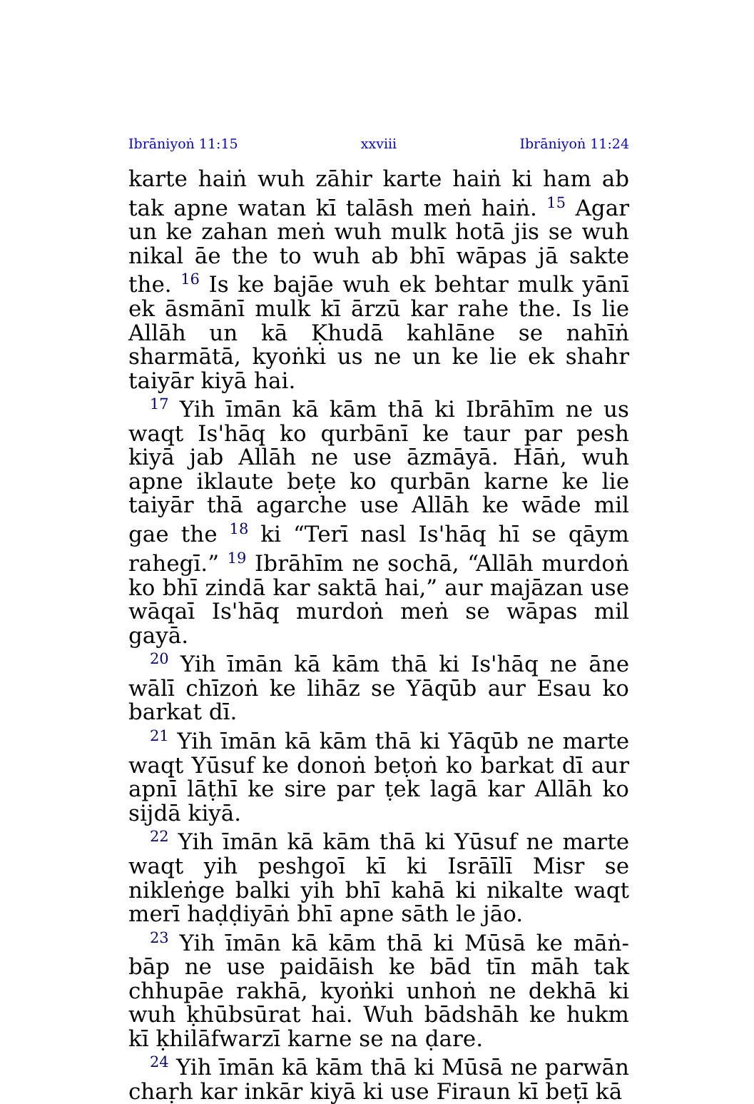Ibrāniyoṅ 11:15 xxviii Ibrāniyoṅ 11:24
karte haiṅ wuh zāhir karte haiṅ ki ham ab tak apne watan kī talāsh meṅ haiṅ. <sup>15</sup> Agar un ke zahan meṅ wuh mulk hotā jis se wuh nikal āe the to wuh ab bhī wāpas jā sakte the. <sup>16</sup> Is ke bajāe wuh ek behtar mulk yānī ek āsmānī mulk kī ārzū kar rahe the. Is lie Allāh un kā Ḳhudā kahlāne se nahīṅ sharmātā, kyoṅki us ne un ke lie ek shahr taiyār kiyā hai.
<sup>17</sup> Yih īmān kā kām thā ki Ibrāhīm ne us waqt Is'hāq ko qurbānī ke taur par pesh kiyā jab Allāh ne use āzmāyā. Hāṅ, wuh apne iklaute beṭe ko qurbān karne ke lie taiyār thā agarche use Allāh ke wāde mil gae the <sup>18</sup> ki “Terī nasl Is'hāq hī se qāym rahegī.” <sup>19</sup> Ibrāhīm ne sochā, “Allāh murdoṅ ko bhī zindā kar saktā hai,” aur majāzan use wāqaī Is'hāq murdoṅ meṅ se wāpas mil gayā.
<sup>20</sup> Yih īmān kā kām thā ki Is'hāq ne āne wālī chīzoṅ ke lihāz se Yāqūb aur Esau ko barkat dī.
<sup>21</sup> Yih īmān kā kām thā ki Yāqūb ne marte waqt Yūsuf ke donoṅ beṭoṅ ko barkat dī aur apnī lāṭhī ke sire par ṭek lagā kar Allāh ko sijdā kiyā.
<sup>22</sup> Yih īmān kā kām thā ki Yūsuf ne marte waqt yih peshgoī kī ki Isrāīlī Misr se nikleṅge balki yih bhī kahā ki nikalte waqt merī haḍḍiyāṅ bhī apne sāth le jāo.
<sup>23</sup> Yih īmān kā kām thā ki Mūsā ke māṅ-bāp ne use paidāish ke bād tīn māh tak chhupāe rakhā, kyoṅki unhoṅ ne dekhā ki wuh ḳhūbsūrat hai. Wuh bādshāh ke hukm kī ḳhilāfwarzī karne se na ḍare.
<sup>24</sup> Yih īmān kā kām thā ki Mūsā ne parwān chaṛh kar inkār kiyā ki use Firaun kī beṭī kā